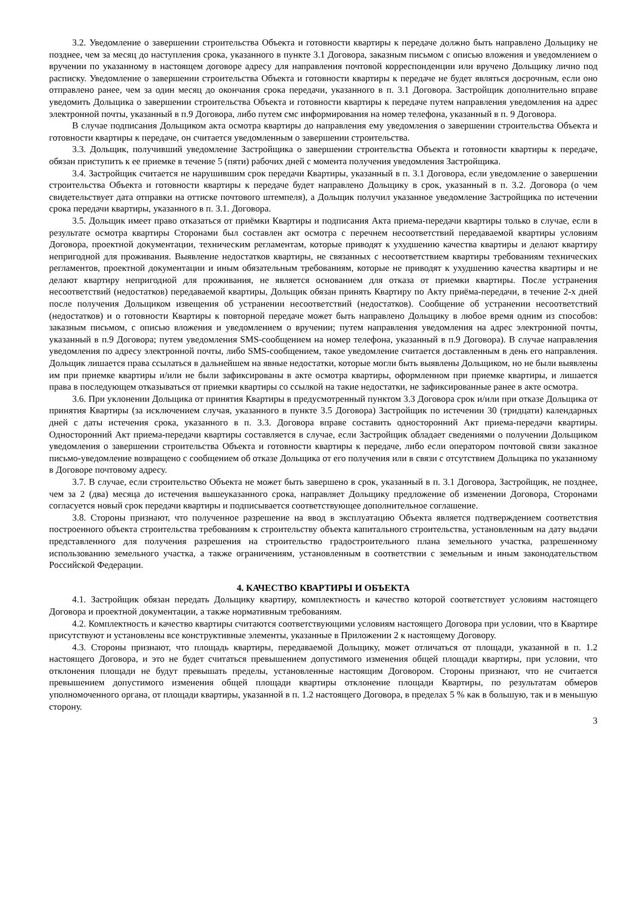3.2. Уведомление о завершении строительства Объекта и готовности квартиры к передаче должно быть направлено Дольщику не позднее, чем за месяц до наступления срока, указанного в пункте 3.1 Договора, заказным письмом с описью вложения и уведомлением о вручении по указанному в настоящем договоре адресу для направления почтовой корреспонденции или вручено Дольщику лично под расписку. Уведомление о завершении строительства Объекта и готовности квартиры к передаче не будет являться досрочным, если оно отправлено ранее, чем за один месяц до окончания срока передачи, указанного в п. 3.1 Договора. Застройщик дополнительно вправе уведомить Дольщика о завершении строительства Объекта и готовности квартиры к передаче путем направления уведомления на адрес электронной почты, указанный в п.9 Договора, либо путем смс информирования на номер телефона, указанный в п. 9 Договора.
В случае подписания Дольщиком акта осмотра квартиры до направления ему уведомления о завершении строительства Объекта и готовности квартиры к передаче, он считается уведомленным о завершении строительства.
3.3. Дольщик, получивший уведомление Застройщика о завершении строительства Объекта и готовности квартиры к передаче, обязан приступить к ее приемке в течение 5 (пяти) рабочих дней с момента получения уведомления Застройщика.
3.4. Застройщик считается не нарушившим срок передачи Квартиры, указанный в п. 3.1 Договора, если уведомление о завершении строительства Объекта и готовности квартиры к передаче будет направлено Дольщику в срок, указанный в п. 3.2. Договора (о чем свидетельствует дата отправки на оттиске почтового штемпеля), а Дольщик получил указанное уведомление Застройщика по истечении срока передачи квартиры, указанного в п. 3.1. Договора.
3.5. Дольщик имеет право отказаться от приёмки Квартиры и подписания Акта приема-передачи квартиры только в случае, если в результате осмотра квартиры Сторонами был составлен акт осмотра с перечнем несоответствий передаваемой квартиры условиям Договора, проектной документации, техническим регламентам, которые приводят к ухудшению качества квартиры и делают квартиру непригодной для проживания. Выявление недостатков квартиры, не связанных с несоответствием квартиры требованиям технических регламентов, проектной документации и иным обязательным требованиям, которые не приводят к ухудшению качества квартиры и не делают квартиру непригодной для проживания, не является основанием для отказа от приемки квартиры. После устранения несоответствий (недостатков) передаваемой квартиры, Дольщик обязан принять Квартиру по Акту приёма-передачи, в течение 2-х дней после получения Дольщиком извещения об устранении несоответствий (недостатков). Сообщение об устранении несоответствий (недостатков) и о готовности Квартиры к повторной передаче может быть направлено Дольщику в любое время одним из способов: заказным письмом, с описью вложения и уведомлением о вручении; путем направления уведомления на адрес электронной почты, указанный в п.9 Договора; путем уведомления SMS-сообщением на номер телефона, указанный в п.9 Договора). В случае направления уведомления по адресу электронной почты, либо SMS-сообщением, такое уведомление считается доставленным в день его направления. Дольщик лишается права ссылаться в дальнейшем на явные недостатки, которые могли быть выявлены Дольщиком, но не были выявлены им при приемке квартиры и/или не были зафиксированы в акте осмотра квартиры, оформленном при приемке квартиры, и лишается права в последующем отказываться от приемки квартиры со ссылкой на такие недостатки, не зафиксированные ранее в акте осмотра.
3.6. При уклонении Дольщика от принятия Квартиры в предусмотренный пунктом 3.3 Договора срок и/или при отказе Дольщика от принятия Квартиры (за исключением случая, указанного в пункте 3.5 Договора) Застройщик по истечении 30 (тридцати) календарных дней с даты истечения срока, указанного в п. 3.3. Договора вправе составить односторонний Акт приема-передачи квартиры. Односторонний Акт приема-передачи квартиры составляется в случае, если Застройщик обладает сведениями о получении Дольщиком уведомления о завершении строительства Объекта и готовности квартиры к передаче, либо если оператором почтовой связи заказное письмо-уведомление возвращено с сообщением об отказе Дольщика от его получения или в связи с отсутствием Дольщика по указанному в Договоре почтовому адресу.
3.7. В случае, если строительство Объекта не может быть завершено в срок, указанный в п. 3.1 Договора, Застройщик, не позднее, чем за 2 (два) месяца до истечения вышеуказанного срока, направляет Дольщику предложение об изменении Договора, Сторонами согласуется новый срок передачи квартиры и подписывается соответствующее дополнительное соглашение.
3.8. Стороны признают, что полученное разрешение на ввод в эксплуатацию Объекта является подтверждением соответствия построенного объекта строительства требованиям к строительству объекта капитального строительства, установленным на дату выдачи представленного для получения разрешения на строительство градостроительного плана земельного участка, разрешенному использованию земельного участка, а также ограничениям, установленным в соответствии с земельным и иным законодательством Российской Федерации.
4. КАЧЕСТВО КВАРТИРЫ И ОБЪЕКТА
4.1. Застройщик обязан передать Дольщику квартиру, комплектность и качество которой соответствует условиям настоящего Договора и проектной документации, а также нормативным требованиям.
4.2. Комплектность и качество квартиры считаются соответствующими условиям настоящего Договора при условии, что в Квартире присутствуют и установлены все конструктивные элементы, указанные в Приложении 2 к настоящему Договору.
4.3. Стороны признают, что площадь квартиры, передаваемой Дольщику, может отличаться от площади, указанной в п. 1.2 настоящего Договора, и это не будет считаться превышением допустимого изменения общей площади квартиры, при условии, что отклонения площади не будут превышать пределы, установленные настоящим Договором. Стороны признают, что не считается превышением допустимого изменения общей площади квартиры отклонение площади Квартиры, по результатам обмеров уполномоченного органа, от площади квартиры, указанной в п. 1.2 настоящего Договора, в пределах 5 % как в большую, так и в меньшую сторону.
3